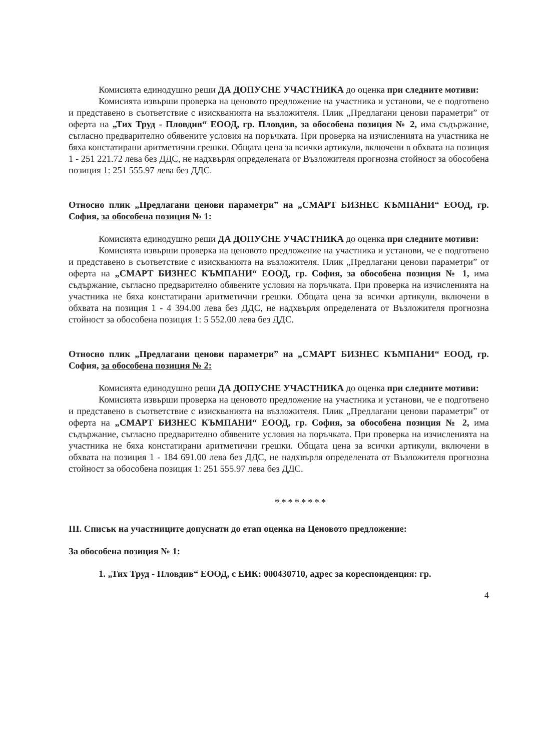Комисията единодушно реши ДА ДОПУСНЕ УЧАСТНИКА до оценка при следните мотиви:
Комисията извърши проверка на ценовото предложение на участника и установи, че е подготвено и представено в съответствие с изискванията на възложителя. Плик „Предлагани ценови параметри” от оферта на „Тих Труд - Пловдив“ ЕООД, гр. Пловдив, за обособена позиция № 2, има съдържание, съгласно предварително обявените условия на поръчката. При проверка на изчисленията на участника не бяха констатирани аритметични грешки. Общата цена за всички артикули, включени в обхвата на позиция 1 - 251 221.72 лева без ДДС, не надхвърля определената от Възложителя прогнозна стойност за обособена позиция 1: 251 555.97 лева без ДДС.
Относно плик „Предлагани ценови параметри” на „СМАРТ БИЗНЕС КЪМПАНИ“ ЕООД, гр. София, за обособена позиция № 1:
Комисията единодушно реши ДА ДОПУСНЕ УЧАСТНИКА до оценка при следните мотиви:
Комисията извърши проверка на ценовото предложение на участника и установи, че е подготвено и представено в съответствие с изискванията на възложителя. Плик „Предлагани ценови параметри” от оферта на „СМАРТ БИЗНЕС КЪМПАНИ“ ЕООД, гр. София, за обособена позиция № 1, има съдържание, съгласно предварително обявените условия на поръчката. При проверка на изчисленията на участника не бяха констатирани аритметични грешки. Общата цена за всички артикули, включени в обхвата на позиция 1 - 4 394.00 лева без ДДС, не надхвърля определената от Възложителя прогнозна стойност за обособена позиция 1: 5 552.00 лева без ДДС.
Относно плик „Предлагани ценови параметри” на „СМАРТ БИЗНЕС КЪМПАНИ“ ЕООД, гр. София, за обособена позиция № 2:
Комисията единодушно реши ДА ДОПУСНЕ УЧАСТНИКА до оценка при следните мотиви:
Комисията извърши проверка на ценовото предложение на участника и установи, че е подготвено и представено в съответствие с изискванията на възложителя. Плик „Предлагани ценови параметри” от оферта на „СМАРТ БИЗНЕС КЪМПАНИ“ ЕООД, гр. София, за обособена позиция № 2, има съдържание, съгласно предварително обявените условия на поръчката. При проверка на изчисленията на участника не бяха констатирани аритметични грешки. Общата цена за всички артикули, включени в обхвата на позиция 1 - 184 691.00 лева без ДДС, не надхвърля определената от Възложителя прогнозна стойност за обособена позиция 1: 251 555.97 лева без ДДС.
********
III. Списък на участниците допуснати до етап оценка на Ценовото предложение:
За обособена позиция № 1:
1. „Тих Труд - Пловдив“ ЕООД, с ЕИК: 000430710, адрес за кореспонденция: гр.
4